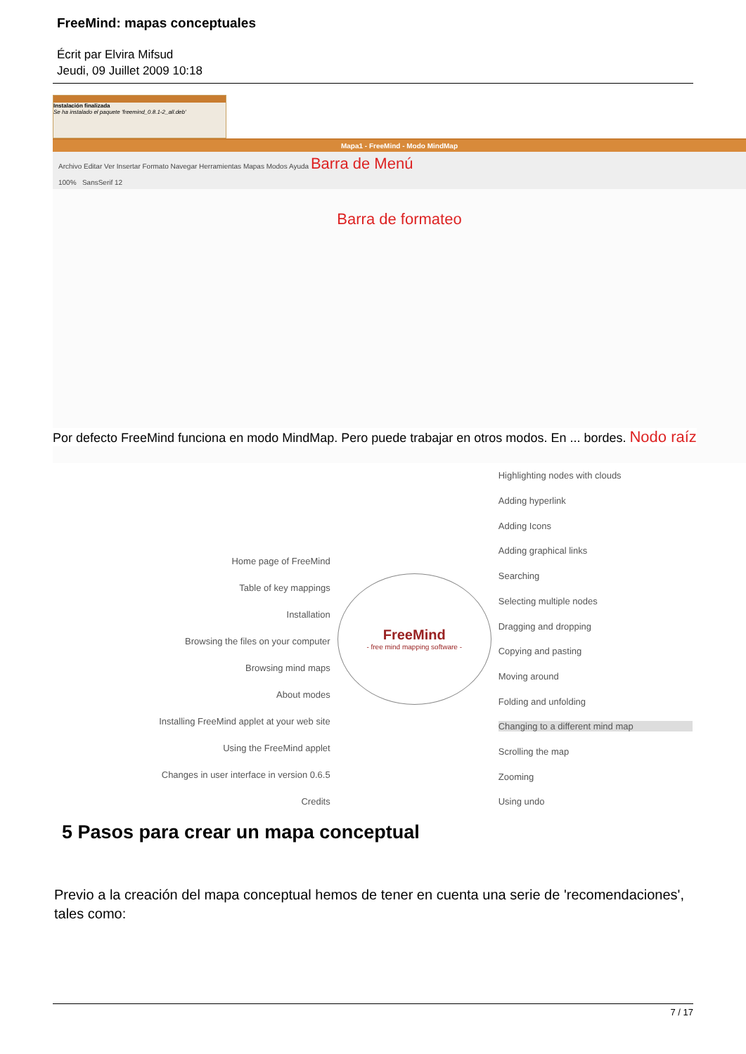FreeMind: mapas conceptuales
Écrit par Elvira Mifsud
Jeudi, 09 Juillet 2009 10:18
Instalación finalizada
Se ha instalado el paquete 'freemind_0.8.1-2_all.deb'
Mapa1 - FreeMind - Modo MindMap
Archivo Editar Ver Insertar Formato Navegar Herramientas Mapas Modos Ayuda Barra de Menú
100% SansSerif 12
Barra de formateo
Por defecto FreeMind funciona en modo MindMap. Pero puede trabajar en otros modos. En ... bordes. Nodo raíz
Home page of FreeMind
Table of key mappings
Installation
Browsing the files on your computer
Browsing mind maps
About modes
Installing FreeMind applet at your web site
Using the FreeMind applet
Changes in user interface in version 0.6.5
Credits
FreeMind
- free mind mapping software -
Highlighting nodes with clouds
Adding hyperlink
Adding Icons
Adding graphical links
Searching
Selecting multiple nodes
Dragging and dropping
Copying and pasting
Moving around
Folding and unfolding
Changing to a different mind map
Scrolling the map
Zooming
Using undo
5 Pasos para crear un mapa conceptual
Previo a la creación del mapa conceptual hemos de tener en cuenta una serie de 'recomendaciones', tales como:
7 / 17